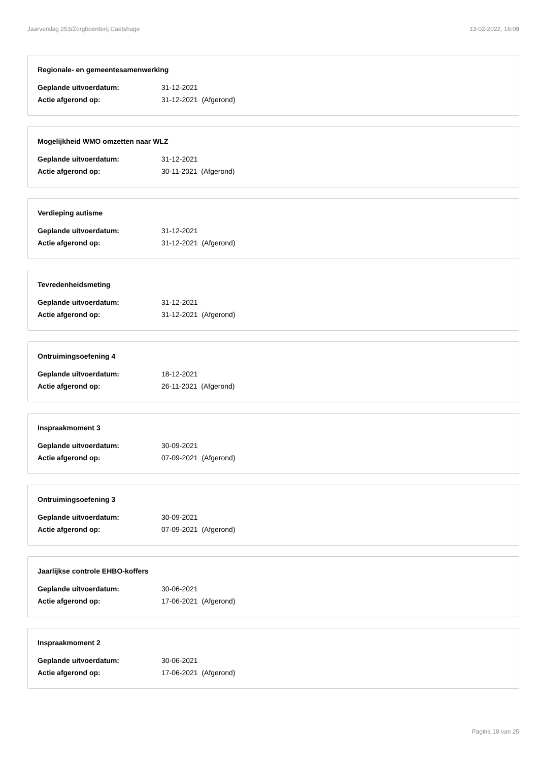Jaarverslag 253/Zorgboerderij Caetshage 13-02-2022, 16:09
Regionale- en gemeentesamenwerking
Geplande uitvoerdatum: 31-12-2021
Actie afgerond op: 31-12-2021 (Afgerond)
Mogelijkheid WMO omzetten naar WLZ
Geplande uitvoerdatum: 31-12-2021
Actie afgerond op: 30-11-2021 (Afgerond)
Verdieping autisme
Geplande uitvoerdatum: 31-12-2021
Actie afgerond op: 31-12-2021 (Afgerond)
Tevredenheidsmeting
Geplande uitvoerdatum: 31-12-2021
Actie afgerond op: 31-12-2021 (Afgerond)
Ontruimingsoefening 4
Geplande uitvoerdatum: 18-12-2021
Actie afgerond op: 26-11-2021 (Afgerond)
Inspraakmoment 3
Geplande uitvoerdatum: 30-09-2021
Actie afgerond op: 07-09-2021 (Afgerond)
Ontruimingsoefening 3
Geplande uitvoerdatum: 30-09-2021
Actie afgerond op: 07-09-2021 (Afgerond)
Jaarlijkse controle EHBO-koffers
Geplande uitvoerdatum: 30-06-2021
Actie afgerond op: 17-06-2021 (Afgerond)
Inspraakmoment 2
Geplande uitvoerdatum: 30-06-2021
Actie afgerond op: 17-06-2021 (Afgerond)
Pagina 18 van 25